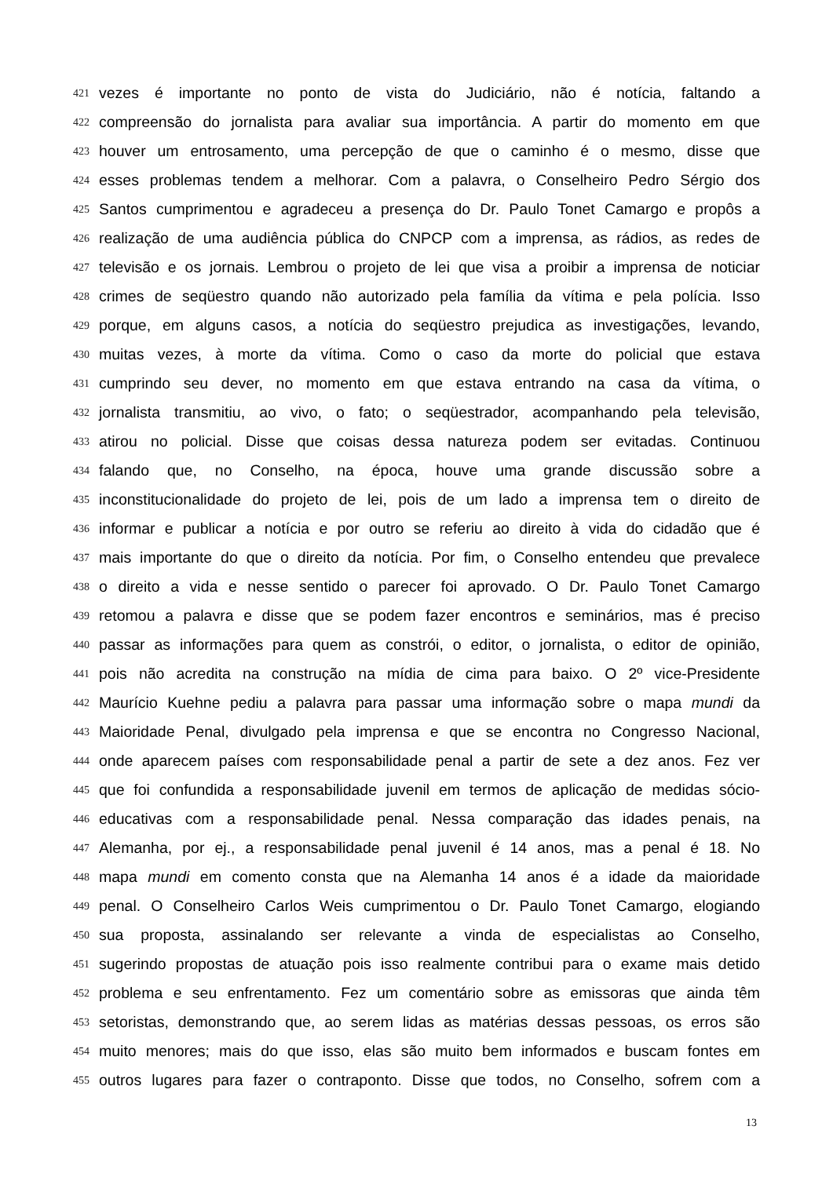421 vezes é importante no ponto de vista do Judiciário, não é notícia, faltando a
422 compreensão do jornalista para avaliar sua importância. A partir do momento em que
423 houver um entrosamento, uma percepção de que o caminho é o mesmo, disse que
424 esses problemas tendem a melhorar. Com a palavra, o Conselheiro Pedro Sérgio dos
425 Santos cumprimentou e agradeceu a presença do Dr. Paulo Tonet Camargo e propôs a
426 realização de uma audiência pública do CNPCP com a imprensa, as rádios, as redes de
427 televisão e os jornais. Lembrou o projeto de lei que visa a proibir a imprensa de noticiar
428 crimes de seqüestro quando não autorizado pela família da vítima e pela polícia. Isso
429 porque, em alguns casos, a notícia do seqüestro prejudica as investigações, levando,
430 muitas vezes, à morte da vítima. Como o caso da morte do policial que estava
431 cumprindo seu dever, no momento em que estava entrando na casa da vítima, o
432 jornalista transmitiu, ao vivo, o fato; o seqüestrador, acompanhando pela televisão,
433 atirou no policial. Disse que coisas dessa natureza podem ser evitadas. Continuou
434 falando que, no Conselho, na época, houve uma grande discussão sobre a
435 inconstitucionalidade do projeto de lei, pois de um lado a imprensa tem o direito de
436 informar e publicar a notícia e por outro se referiu ao direito à vida do cidadão que é
437 mais importante do que o direito da notícia. Por fim, o Conselho entendeu que prevalece
438 o direito a vida e nesse sentido o parecer foi aprovado. O Dr. Paulo Tonet Camargo
439 retomou a palavra e disse que se podem fazer encontros e seminários, mas é preciso
440 passar as informações para quem as constrói, o editor, o jornalista, o editor de opinião,
441 pois não acredita na construção na mídia de cima para baixo. O 2º vice-Presidente
442 Maurício Kuehne pediu a palavra para passar uma informação sobre o mapa mundi da
443 Maioridade Penal, divulgado pela imprensa e que se encontra no Congresso Nacional,
444 onde aparecem países com responsabilidade penal a partir de sete a dez anos. Fez ver
445 que foi confundida a responsabilidade juvenil em termos de aplicação de medidas sócio-
446 educativas com a responsabilidade penal. Nessa comparação das idades penais, na
447 Alemanha, por ej., a responsabilidade penal juvenil é 14 anos, mas a penal é 18. No
448 mapa mundi em comento consta que na Alemanha 14 anos é a idade da maioridade
449 penal. O Conselheiro Carlos Weis cumprimentou o Dr. Paulo Tonet Camargo, elogiando
450 sua proposta, assinalando ser relevante a vinda de especialistas ao Conselho,
451 sugerindo propostas de atuação pois isso realmente contribui para o exame mais detido
452 problema e seu enfrentamento. Fez um comentário sobre as emissoras que ainda têm
453 setoristas, demonstrando que, ao serem lidas as matérias dessas pessoas, os erros são
454 muito menores; mais do que isso, elas são muito bem informados e buscam fontes em
455 outros lugares para fazer o contraponto. Disse que todos, no Conselho, sofrem com a
13